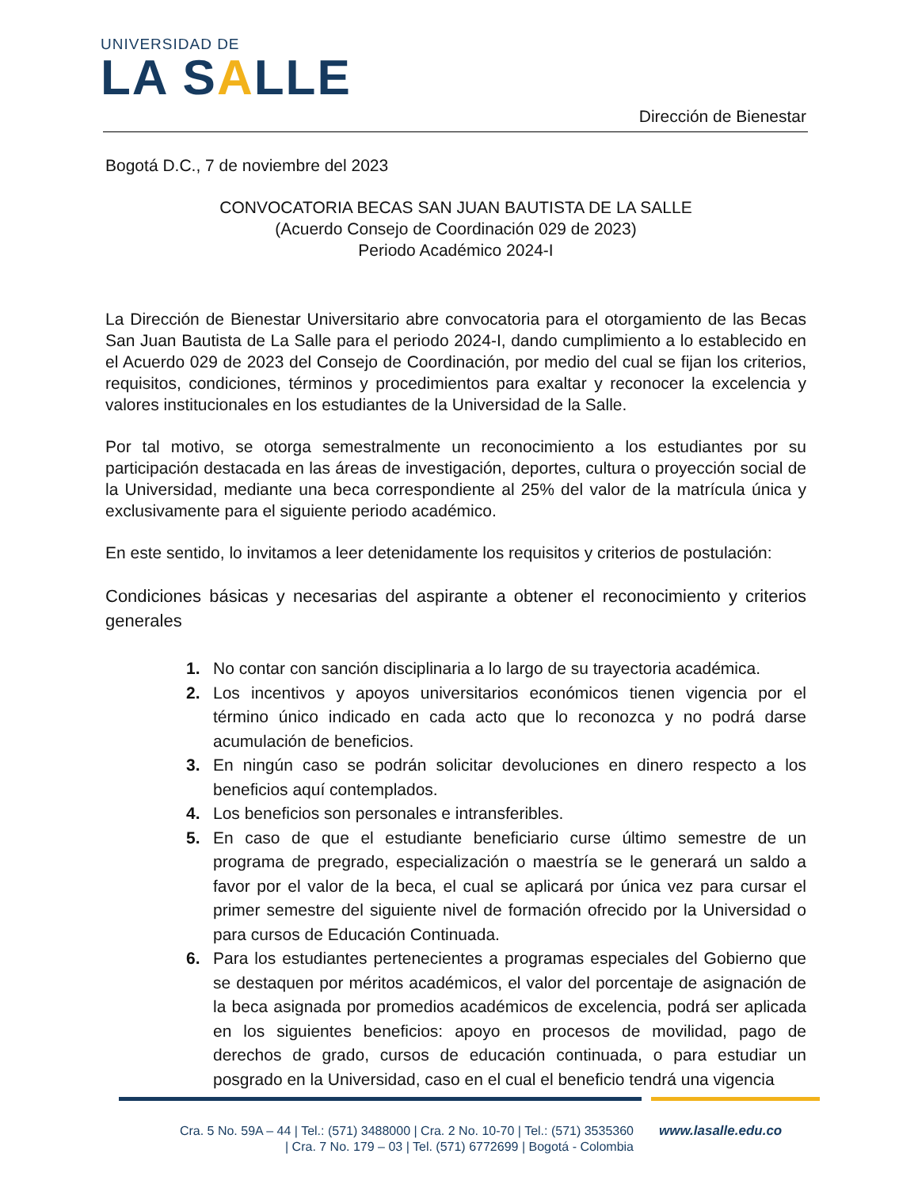UNIVERSIDAD DE
LA SALLE
Dirección de Bienestar
Bogotá D.C., 7 de noviembre del 2023
CONVOCATORIA BECAS SAN JUAN BAUTISTA DE LA SALLE
(Acuerdo Consejo de Coordinación 029 de 2023)
Periodo Académico 2024-I
La Dirección de Bienestar Universitario abre convocatoria para el otorgamiento de las Becas San Juan Bautista de La Salle para el periodo 2024-I, dando cumplimiento a lo establecido en el Acuerdo 029 de 2023 del Consejo de Coordinación, por medio del cual se fijan los criterios, requisitos, condiciones, términos y procedimientos para exaltar y reconocer la excelencia y valores institucionales en los estudiantes de la Universidad de la Salle.
Por tal motivo, se otorga semestralmente un reconocimiento a los estudiantes por su participación destacada en las áreas de investigación, deportes, cultura o proyección social de la Universidad, mediante una beca correspondiente al 25% del valor de la matrícula única y exclusivamente para el siguiente periodo académico.
En este sentido, lo invitamos a leer detenidamente los requisitos y criterios de postulación:
Condiciones básicas y necesarias del aspirante a obtener el reconocimiento y criterios generales
1. No contar con sanción disciplinaria a lo largo de su trayectoria académica.
2. Los incentivos y apoyos universitarios económicos tienen vigencia por el término único indicado en cada acto que lo reconozca y no podrá darse acumulación de beneficios.
3. En ningún caso se podrán solicitar devoluciones en dinero respecto a los beneficios aquí contemplados.
4. Los beneficios son personales e intransferibles.
5. En caso de que el estudiante beneficiario curse último semestre de un programa de pregrado, especialización o maestría se le generará un saldo a favor por el valor de la beca, el cual se aplicará por única vez para cursar el primer semestre del siguiente nivel de formación ofrecido por la Universidad o para cursos de Educación Continuada.
6. Para los estudiantes pertenecientes a programas especiales del Gobierno que se destaquen por méritos académicos, el valor del porcentaje de asignación de la beca asignada por promedios académicos de excelencia, podrá ser aplicada en los siguientes beneficios: apoyo en procesos de movilidad, pago de derechos de grado, cursos de educación continuada, o para estudiar un posgrado en la Universidad, caso en el cual el beneficio tendrá una vigencia
Cra. 5 No. 59A – 44 | Tel.: (571) 3488000 | Cra. 2 No. 10-70 | Tel.: (571) 3535360
| Cra. 7 No. 179 – 03 | Tel. (571) 6772699 | Bogotá - Colombia
www.lasalle.edu.co